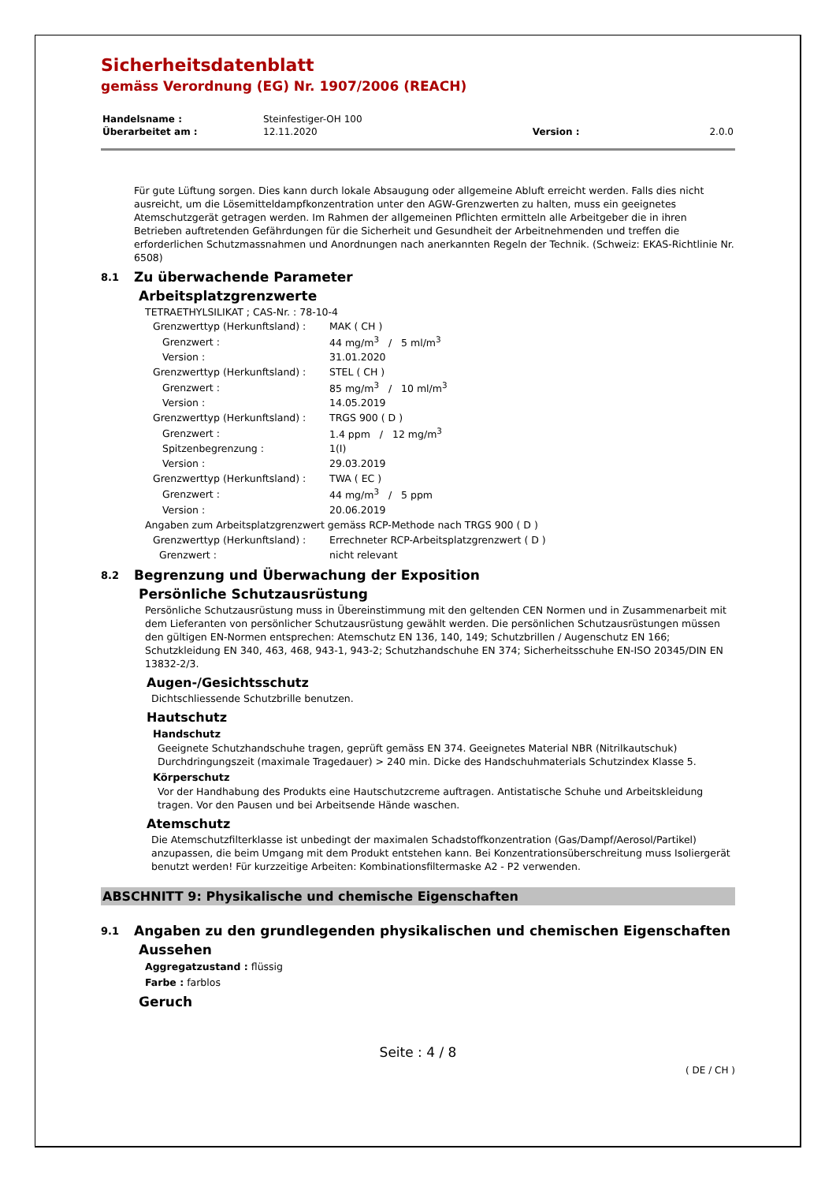Sicherheitsdatenblatt
gemäss Verordnung (EG) Nr. 1907/2006 (REACH)
| Handelsname : | Steinfestiger-OH 100 | | |
| Überarbeitet am : | 12.11.2020 | Version : | 2.0.0 |
Für gute Lüftung sorgen. Dies kann durch lokale Absaugung oder allgemeine Abluft erreicht werden. Falls dies nicht ausreicht, um die Lösemitteldampfkonzentration unter den AGW-Grenzwerten zu halten, muss ein geeignetes Atemschutzgerät getragen werden. Im Rahmen der allgemeinen Pflichten ermitteln alle Arbeitgeber die in ihren Betrieben auftretenden Gefährdungen für die Sicherheit und Gesundheit der Arbeitnehmenden und treffen die erforderlichen Schutzmassnahmen und Anordnungen nach anerkannten Regeln der Technik. (Schweiz: EKAS-Richtlinie Nr. 6508)
8.1 Zu überwachende Parameter
Arbeitsplatzgrenzwerte
TETRAETHYLSILIKAT ; CAS-Nr. : 78-10-4
| Grenzwerttyp (Herkunftsland) : | MAK ( CH ) |
| Grenzwert : | 44 mg/m<sup>3</sup> / 5 ml/m<sup>3</sup> |
| Version : | 31.01.2020 |
| Grenzwerttyp (Herkunftsland) : | STEL ( CH ) |
| Grenzwert : | 85 mg/m<sup>3</sup> / 10 ml/m<sup>3</sup> |
| Version : | 14.05.2019 |
| Grenzwerttyp (Herkunftsland) : | TRGS 900 ( D ) |
| Grenzwert : | 1.4 ppm / 12 mg/m<sup>3</sup> |
| Spitzenbegrenzung : | 1(I) |
| Version : | 29.03.2019 |
| Grenzwerttyp (Herkunftsland) : | TWA ( EC ) |
| Grenzwert : | 44 mg/m<sup>3</sup> / 5 ppm |
| Version : | 20.06.2019 |
| Angaben zum Arbeitsplatzgrenzwert gemäss RCP-Methode nach TRGS 900 ( D ) | |
| Grenzwerttyp (Herkunftsland) : | Errechneter RCP-Arbeitsplatzgrenzwert ( D ) |
| Grenzwert : | nicht relevant |
8.2 Begrenzung und Überwachung der Exposition
Persönliche Schutzausrüstung
Persönliche Schutzausrüstung muss in Übereinstimmung mit den geltenden CEN Normen und in Zusammenarbeit mit dem Lieferanten von persönlicher Schutzausrüstung gewählt werden. Die persönlichen Schutzausrüstungen müssen den gültigen EN-Normen entsprechen: Atemschutz EN 136, 140, 149; Schutzbrillen / Augenschutz EN 166; Schutzkleidung EN 340, 463, 468, 943-1, 943-2; Schutzhandschuhe EN 374; Sicherheitsschuhe EN-ISO 20345/DIN EN 13832-2/3.
Augen-/Gesichtsschutz
Dichtschliessende Schutzbrille benutzen.
Hautschutz
Handschutz
Geeignete Schutzhandschuhe tragen, geprüft gemäss EN 374. Geeignetes Material NBR (Nitrilkautschuk) Durchdringungszeit (maximale Tragedauer) > 240 min. Dicke des Handschuhmaterials Schutzindex Klasse 5.
Körperschutz
Vor der Handhabung des Produkts eine Hautschutzcreme auftragen. Antistatische Schuhe und Arbeitskleidung tragen. Vor den Pausen und bei Arbeitsende Hände waschen.
Atemschutz
Die Atemschutzfilterklasse ist unbedingt der maximalen Schadstoffkonzentration (Gas/Dampf/Aerosol/Partikel) anzupassen, die beim Umgang mit dem Produkt entstehen kann. Bei Konzentrationsüberschreitung muss Isoliergerät benutzt werden! Für kurzzeitige Arbeiten: Kombinationsfiltermaske A2 - P2 verwenden.
ABSCHNITT 9: Physikalische und chemische Eigenschaften
9.1 Angaben zu den grundlegenden physikalischen und chemischen Eigenschaften
Aussehen
Aggregatzustand : flüssig
Farbe : farblos
Geruch
Seite : 4 / 8
( DE / CH )